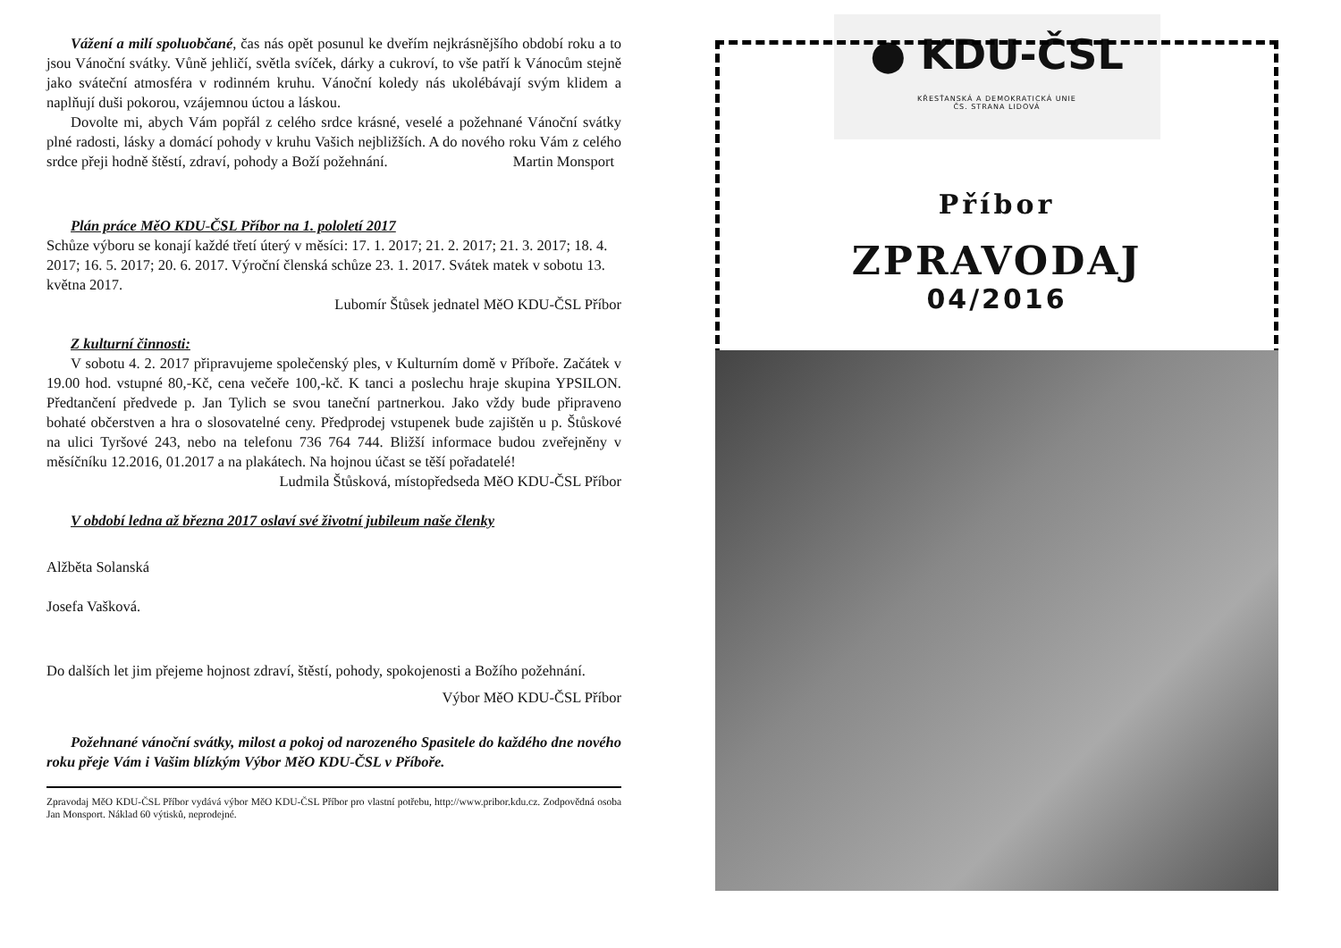Vážení a milí spoluobčané, čas nás opět posunul ke dveřím nejkrásnějšího období roku a to jsou Vánoční svátky. Vůně jehličí, světla svíček, dárky a cukroví, to vše patří k Vánocům stejně jako sváteční atmosféra v rodinném kruhu. Vánoční koledy nás ukolébávají svým klidem a naplňují duši pokorou, vzájemnou úctou a láskou.
Dovolte mi, abych Vám popřál z celého srdce krásné, veselé a požehnané Vánoční svátky plné radosti, lásky a domácí pohody v kruhu Vašich nejbližších. A do nového roku Vám z celého srdce přeji hodně štěstí, zdraví, pohody a Boží požehnání. Martin Monsport
Plán práce MěO KDU-ČSL Příbor na 1. pololetí 2017
Schůze výboru se konají každé třetí úterý v měsíci: 17. 1. 2017; 21. 2. 2017; 21. 3. 2017; 18. 4. 2017; 16. 5. 2017; 20. 6. 2017. Výroční členská schůze 23. 1. 2017. Svátek matek v sobotu 13. května 2017.
Lubomír Štůsek jednatel MěO KDU-ČSL Příbor
Z kulturní činnosti:
V sobotu 4. 2. 2017 připravujeme společenský ples, v Kulturním domě v Příboře. Začátek v 19.00 hod. vstupné 80,-Kč, cena večeře 100,-kč. K tanci a poslechu hraje skupina YPSILON. Předtančení předvede p. Jan Tylich se svou taneční partnerkou. Jako vždy bude připraveno bohaté občerstven a hra o slosovatelné ceny. Předprodej vstupenek bude zajištěn u p. Štůskové na ulici Tyršové 243, nebo na telefonu 736 764 744. Bližší informace budou zveřejněny v měsíčníku 12.2016, 01.2017 a na plakátech. Na hojnou účast se těší pořadatelé!
Ludmila Štůsková, místopředseda MěO KDU-ČSL Příbor
V období ledna až března 2017 oslaví své životní jubileum naše členky
Alžběta Solanská
Josefa Vašková.
Do dalších let jim přejeme hojnost zdraví, štěstí, pohody, spokojenosti a Božího požehnání.
Výbor MěO KDU-ČSL Příbor
Požehnané vánoční svátky, milost a pokoj od narozeného Spasitele do každého dne nového roku přeje Vám i Vašim blízkým Výbor MěO KDU-ČSL v Příboře.
Zpravodaj MěO KDU-ČSL Příbor vydává výbor MěO KDU-ČSL Příbor pro vlastní potřebu, http://www.pribor.kdu.cz. Zodpovědná osoba Jan Monsport. Náklad 60 výtisků, neprodejné.
● KDU-ČSL
KŘESŤANSKÁ A DEMOKRATICKÁ UNIE
ČS. STRANA LIDOVÁ
Příbor
ZPRAVODAJ
04/2016